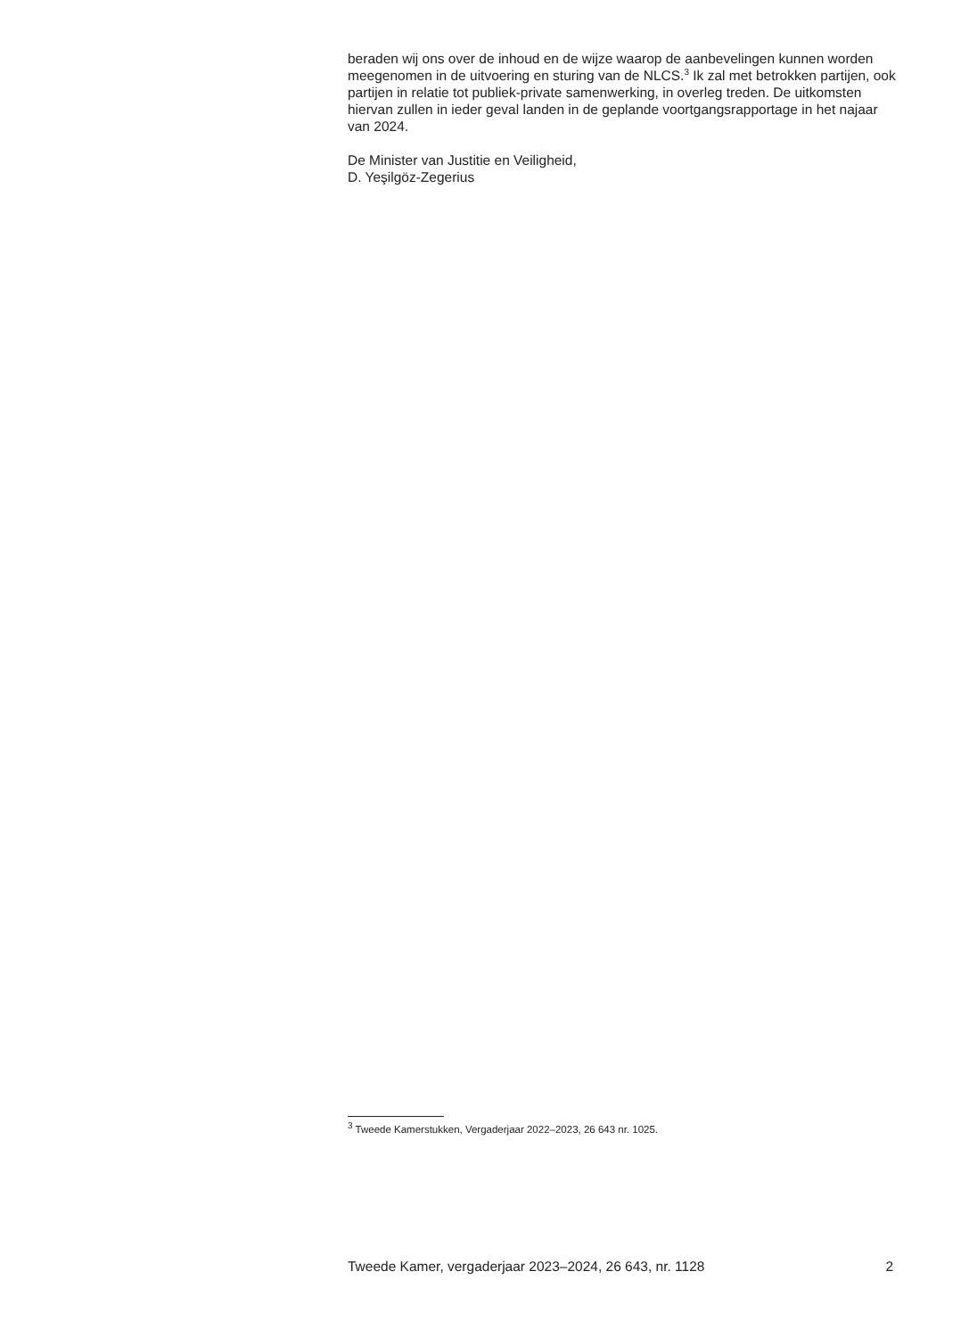beraden wij ons over de inhoud en de wijze waarop de aanbevelingen kunnen worden meegenomen in de uitvoering en sturing van de NLCS.<sup>3</sup> Ik zal met betrokken partijen, ook partijen in relatie tot publiek-private samenwerking, in overleg treden. De uitkomsten hiervan zullen in ieder geval landen in de geplande voortgangsrapportage in het najaar van 2024.
De Minister van Justitie en Veiligheid,
D. Yeşilgöz-Zegerius
<sup>3</sup> Tweede Kamerstukken, Vergaderjaar 2022–2023, 26 643 nr. 1025.
Tweede Kamer, vergaderjaar 2023–2024, 26 643, nr. 1128 2